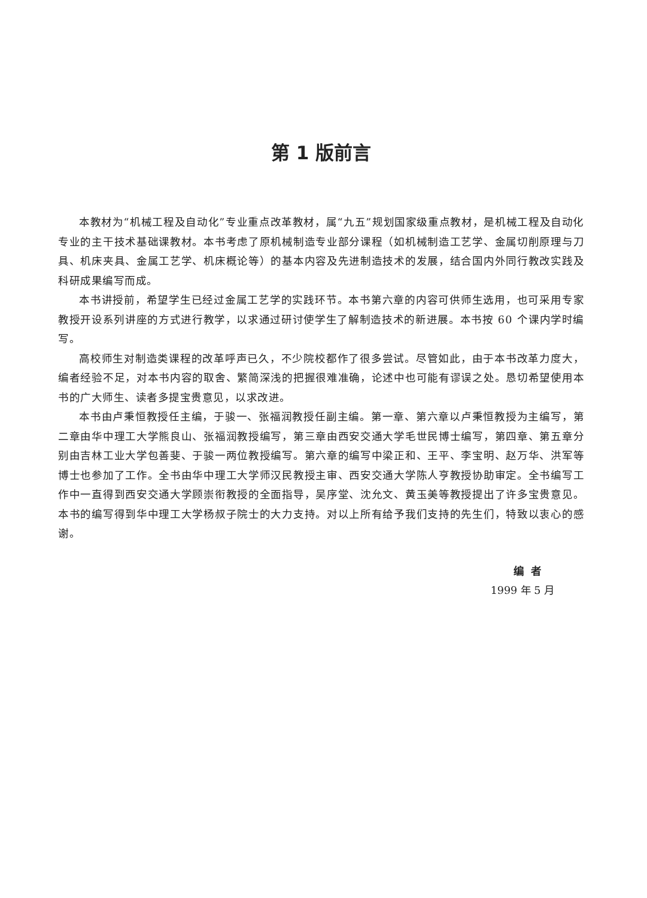第 1 版前言
本教材为“机械工程及自动化”专业重点改革教材，属“九五”规划国家级重点教材，是机械工程及自动化专业的主干技术基础课教材。本书考虑了原机械制造专业部分课程（如机械制造工艺学、金属切削原理与刀具、机床夹具、金属工艺学、机床概论等）的基本内容及先进制造技术的发展，结合国内外同行教改实践及科研成果编写而成。
本书讲授前，希望学生已经过金属工艺学的实践环节。本书第六章的内容可供师生选用，也可采用专家教授开设系列讲座的方式进行教学，以求通过研讨使学生了解制造技术的新进展。本书按 60 个课内学时编写。
高校师生对制造类课程的改革呼声已久，不少院校都作了很多尝试。尽管如此，由于本书改革力度大，编者经验不足，对本书内容的取舍、繁简深浅的把握很难准确，论述中也可能有谬误之处。恳切希望使用本书的广大师生、读者多提宝贵意见，以求改进。
本书由卢秉恒教授任主编，于骏一、张福润教授任副主编。第一章、第六章以卢秉恒教授为主编写，第二章由华中理工大学熊良山、张福润教授编写，第三章由西安交通大学毛世民博士编写，第四章、第五章分别由吉林工业大学包善斐、于骏一两位教授编写。第六章的编写中梁正和、王平、李宝明、赵万华、洪军等博士也参加了工作。全书由华中理工大学师汉民教授主审、西安交通大学陈人亨教授协助审定。全书编写工作中一直得到西安交通大学顾崇衔教授的全面指导，吴序堂、沈允文、黄玉美等教授提出了许多宝贵意见。本书的编写得到华中理工大学杨叔子院士的大力支持。对以上所有给予我们支持的先生们，特致以衷心的感谢。
编者
1999 年 5 月